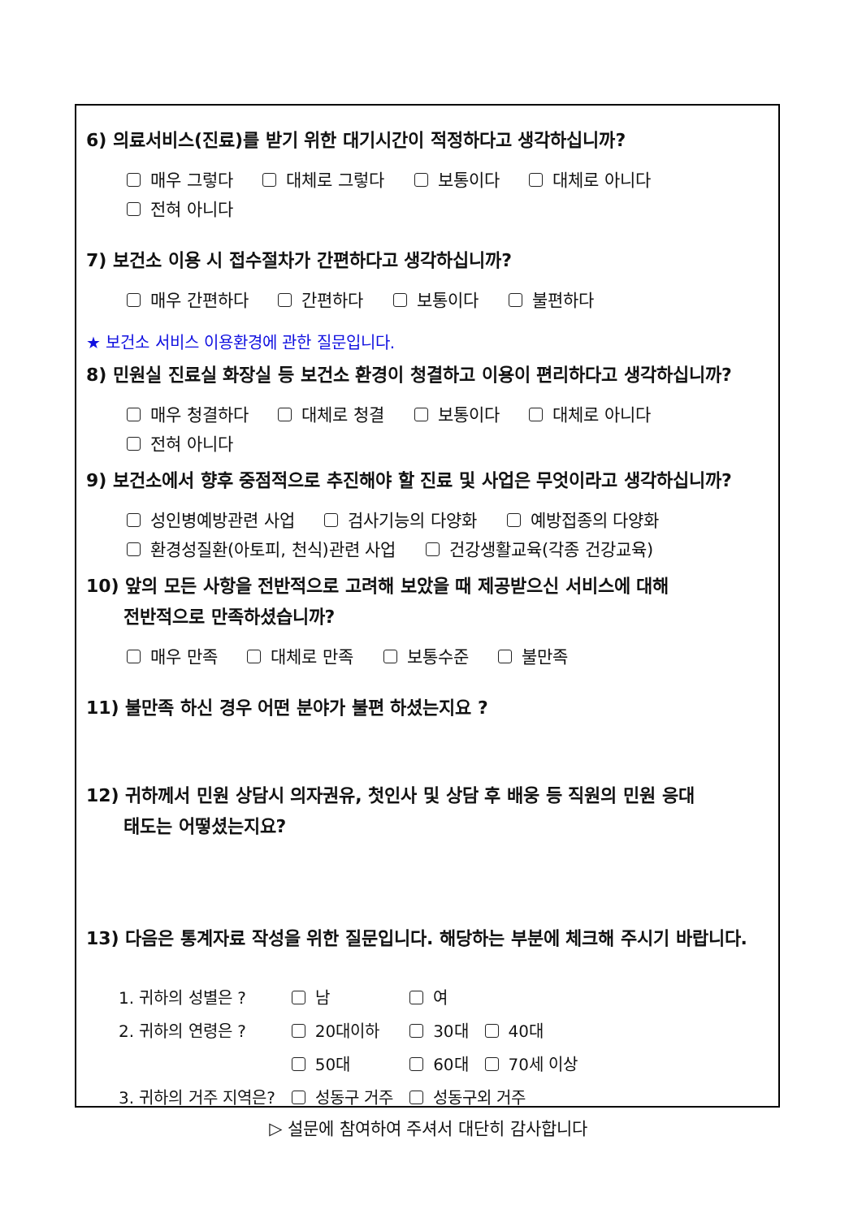6) 의료서비스(진료)를 받기 위한 대기시간이 적정하다고 생각하십니까?
매우 그렇다 대체로 그렇다 보통이다 대체로 아니다
전혀 아니다
7) 보건소 이용 시 접수절차가 간편하다고 생각하십니까?
매우 간편하다 간편하다 보통이다 불편하다
★ 보건소 서비스 이용환경에 관한 질문입니다.
8) 민원실 진료실 화장실 등 보건소 환경이 청결하고 이용이 편리하다고 생각하십니까?
매우 청결하다 대체로 청결 보통이다 대체로 아니다
전혀 아니다
9) 보건소에서 향후 중점적으로 추진해야 할 진료 및 사업은 무엇이라고 생각하십니까?
성인병예방관련 사업 검사기능의 다양화 예방접종의 다양화
환경성질환(아토피, 천식)관련 사업 건강생활교육(각종 건강교육)
10) 앞의 모든 사항을 전반적으로 고려해 보았을 때 제공받으신 서비스에 대해
전반적으로 만족하셨습니까?
매우 만족 대체로 만족 보통수준 불만족
11) 불만족 하신 경우 어떤 분야가 불편 하셨는지요 ?
12) 귀하께서 민원 상담시 의자권유, 첫인사 및 상담 후 배웅 등 직원의 민원 응대
태도는 어떻셨는지요?
13) 다음은 통계자료 작성을 위한 질문입니다. 해당하는 부분에 체크해 주시기 바랍니다.
| 1. 귀하의 성별은 ? | 남 | 여 | |
| 2. 귀하의 연령은 ? | 20대이하 | 30대 | 40대 |
| | 50대 | 60대 | 70세 이상 |
| 3. 귀하의 거주 지역은? | 성동구 거주 | 성동구외 거주 | |
▷ 설문에 참여하여 주셔서 대단히 감사합니다